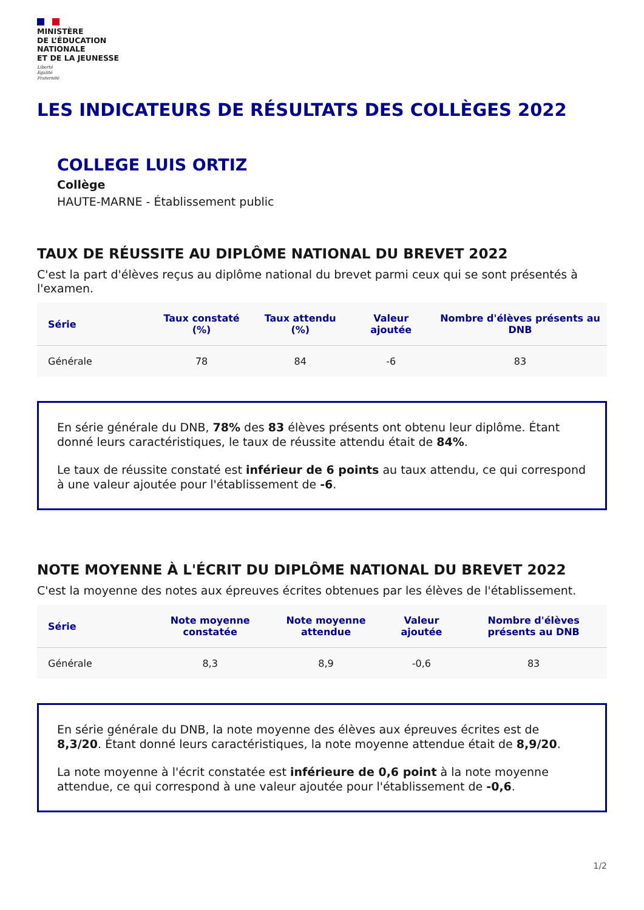MINISTÈRE
DE L’ÉDUCATION
NATIONALE
ET DE LA JEUNESSE
Liberté
Égalité
Fraternité
LES INDICATEURS DE RÉSULTATS DES COLLÈGES 2022
COLLEGE LUIS ORTIZ
Collège
HAUTE-MARNE - Établissement public
TAUX DE RÉUSSITE AU DIPLÔME NATIONAL DU BREVET 2022
C'est la part d'élèves reçus au diplôme national du brevet parmi ceux qui se sont présentés à l'examen.
| Série | Taux constaté (%) | Taux attendu (%) | Valeur ajoutée | Nombre d'élèves présents au DNB |
| --- | --- | --- | --- | --- |
| Générale | 78 | 84 | -6 | 83 |
En série générale du DNB, 78% des 83 élèves présents ont obtenu leur diplôme. Étant donné leurs caractéristiques, le taux de réussite attendu était de 84%.
Le taux de réussite constaté est inférieur de 6 points au taux attendu, ce qui correspond à une valeur ajoutée pour l'établissement de -6.
NOTE MOYENNE À L'ÉCRIT DU DIPLÔME NATIONAL DU BREVET 2022
C'est la moyenne des notes aux épreuves écrites obtenues par les élèves de l'établissement.
| Série | Note moyenne constatée | Note moyenne attendue | Valeur ajoutée | Nombre d'élèves présents au DNB |
| --- | --- | --- | --- | --- |
| Générale | 8,3 | 8,9 | -0,6 | 83 |
En série générale du DNB, la note moyenne des élèves aux épreuves écrites est de 8,3/20. Étant donné leurs caractéristiques, la note moyenne attendue était de 8,9/20.
La note moyenne à l'écrit constatée est inférieure de 0,6 point à la note moyenne attendue, ce qui correspond à une valeur ajoutée pour l'établissement de -0,6.
1/2